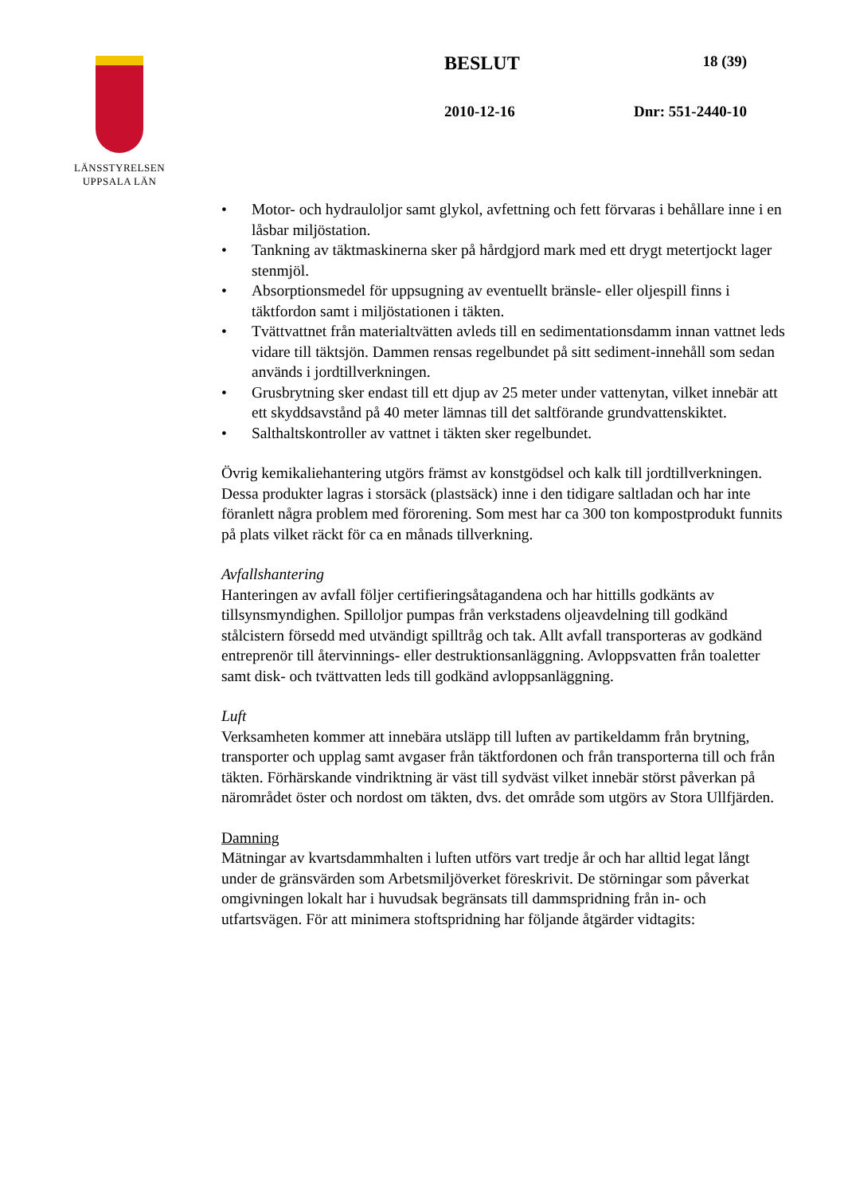LÄNSSTYRELSEN
UPPSALA LÄN
BESLUT 18 (39)
2010-12-16 Dnr: 551-2440-10
• Motor- och hydrauloljor samt glykol, avfettning och fett förvaras i behållare inne i en låsbar miljöstation.
• Tankning av täktmaskinerna sker på hårdgjord mark med ett drygt metertjockt lager stenmjöl.
• Absorptionsmedel för uppsugning av eventuellt bränsle- eller oljespill finns i täktfordon samt i miljöstationen i täkten.
• Tvättvattnet från materialtvätten avleds till en sedimentationsdamm innan vattnet leds vidare till täktsjön. Dammen rensas regelbundet på sitt sediment-innehåll som sedan används i jordtillverkningen.
• Grusbrytning sker endast till ett djup av 25 meter under vattenytan, vilket innebär att ett skyddsavstånd på 40 meter lämnas till det saltförande grundvattenskiktet.
• Salthaltskontroller av vattnet i täkten sker regelbundet.
Övrig kemikaliehantering utgörs främst av konstgödsel och kalk till jordtillverkningen. Dessa produkter lagras i storsäck (plastsäck) inne i den tidigare saltladan och har inte föranlett några problem med förorening. Som mest har ca 300 ton kompostprodukt funnits på plats vilket räckt för ca en månads tillverkning.
Avfallshantering
Hanteringen av avfall följer certifieringsåtagandena och har hittills godkänts av tillsynsmyndighen. Spilloljor pumpas från verkstadens oljeavdelning till godkänd stålcistern försedd med utvändigt spilltråg och tak. Allt avfall transporteras av godkänd entreprenör till återvinnings- eller destruktionsanläggning. Avloppsvatten från toaletter samt disk- och tvättvatten leds till godkänd avloppsanläggning.
Luft
Verksamheten kommer att innebära utsläpp till luften av partikeldamm från brytning, transporter och upplag samt avgaser från täktfordonen och från transporterna till och från täkten. Förhärskande vindriktning är väst till sydväst vilket innebär störst påverkan på närområdet öster och nordost om täkten, dvs. det område som utgörs av Stora Ullfjärden.
Damning
Mätningar av kvartsdammhalten i luften utförs vart tredje år och har alltid legat långt under de gränsvärden som Arbetsmiljöverket föreskrivit. De störningar som påverkat omgivningen lokalt har i huvudsak begränsats till dammspridning från in- och utfartsvägen. För att minimera stoftspridning har följande åtgärder vidtagits: